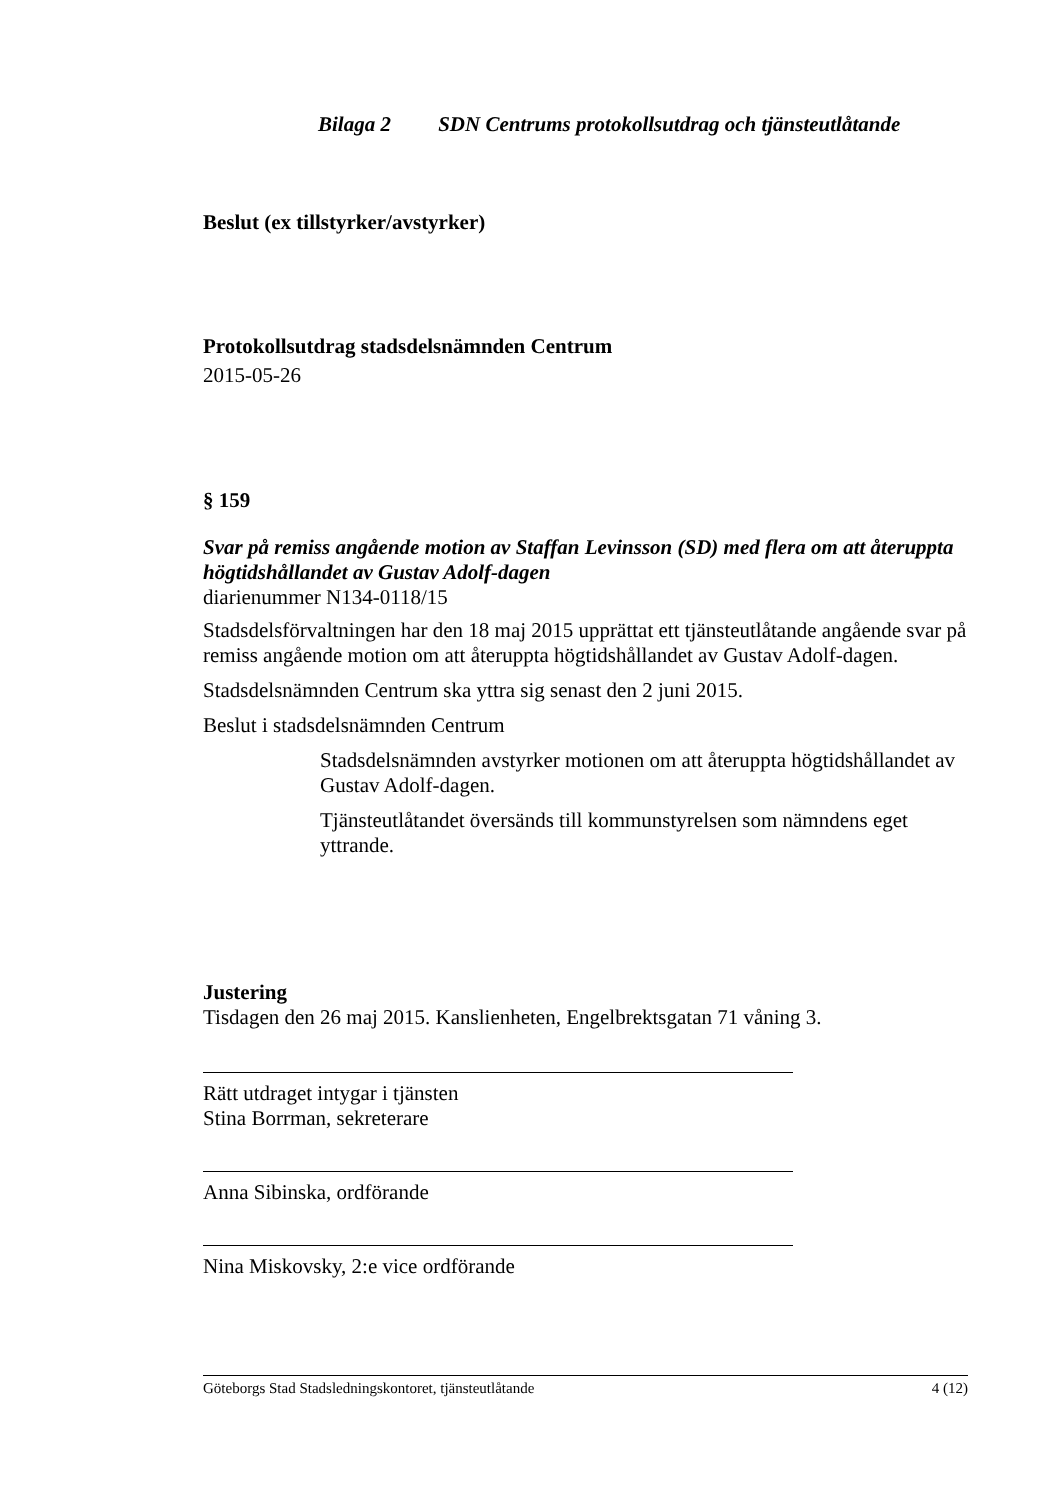Bilaga 2 SDN Centrums protokollsutdrag och tjänsteutlåtande
Beslut (ex tillstyrker/avstyrker)
Protokollsutdrag stadsdelsnämnden Centrum
2015-05-26
§ 159
Svar på remiss angående motion av Staffan Levinsson (SD) med flera om att återuppta högtidshållandet av Gustav Adolf-dagen
diarienummer N134-0118/15
Stadsdelsförvaltningen har den 18 maj 2015 upprättat ett tjänsteutlåtande angående svar på remiss angående motion om att återuppta högtidshållandet av Gustav Adolf-dagen.
Stadsdelsnämnden Centrum ska yttra sig senast den 2 juni 2015.
Beslut i stadsdelsnämnden Centrum
Stadsdelsnämnden avstyrker motionen om att återuppta högtidshållandet av Gustav Adolf-dagen.
Tjänsteutlåtandet översänds till kommunstyrelsen som nämndens eget yttrande.
Justering
Tisdagen den 26 maj 2015. Kanslienheten, Engelbrektsgatan 71 våning 3.
Rätt utdraget intygar i tjänsten
Stina Borrman, sekreterare
Anna Sibinska, ordförande
Nina Miskovsky, 2:e vice ordförande
Göteborgs Stad Stadsledningskontoret, tjänsteutlåtande 4 (12)